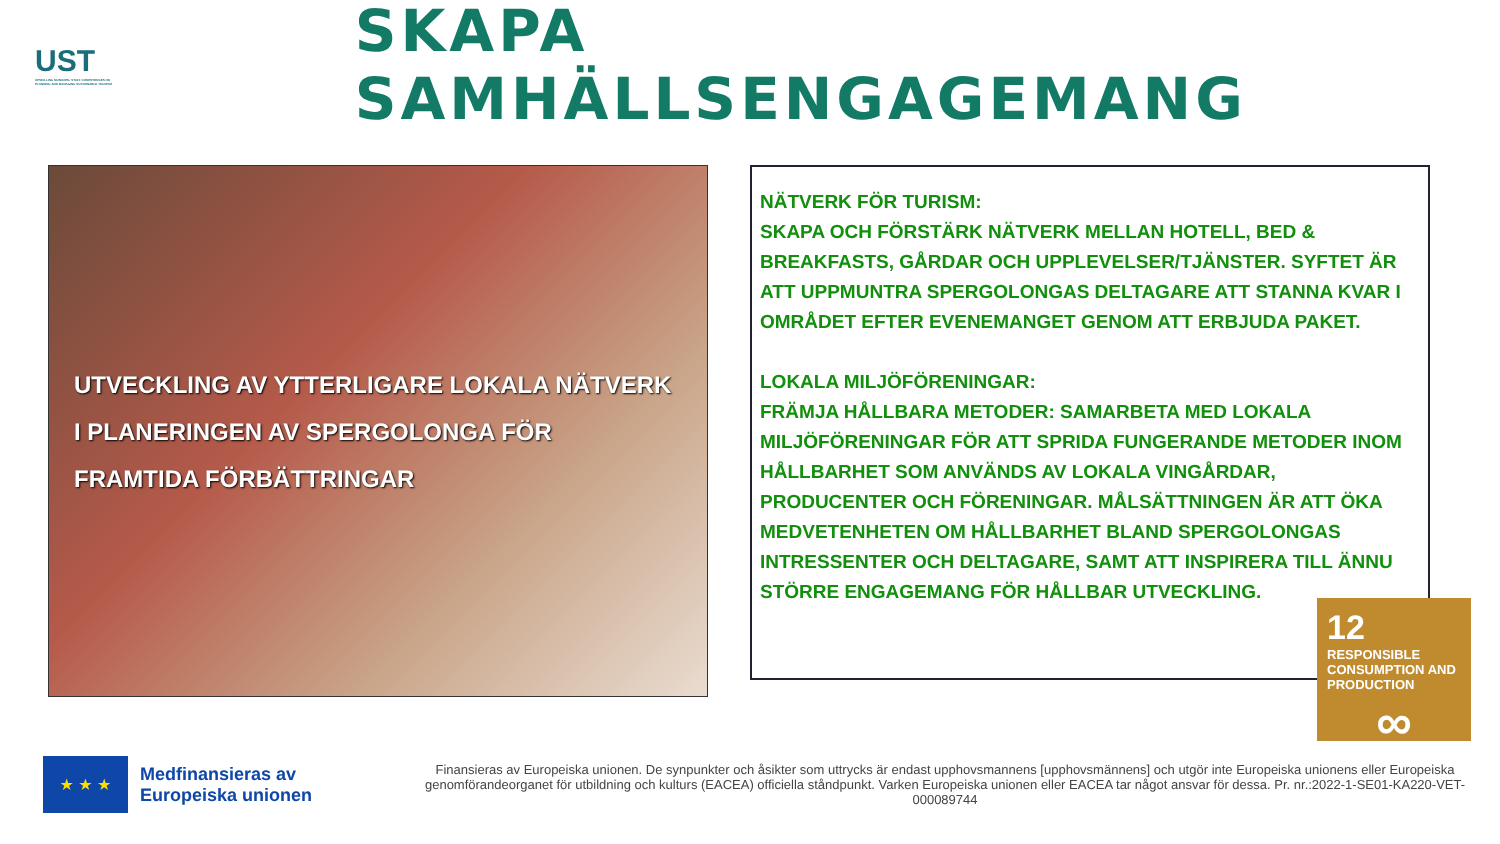UST
UPSKILLING MUNICIPAL STAFF COMPETENCES ON PLANNING AND MANAGING SUSTAINABLE TOURISM
SKAPA SAMHÄLLSENGAGEMANG
UTVECKLING AV YTTERLIGARE LOKALA NÄTVERK I PLANERINGEN AV SPERGOLONGA FÖR FRAMTIDA FÖRBÄTTRINGAR
NÄTVERK FÖR TURISM:
SKAPA OCH FÖRSTÄRK NÄTVERK MELLAN HOTELL, BED & BREAKFASTS, GÅRDAR OCH UPPLEVELSER/TJÄNSTER. SYFTET ÄR ATT UPPMUNTRA SPERGOLONGAS DELTAGARE ATT STANNA KVAR I OMRÅDET EFTER EVENEMANGET GENOM ATT ERBJUDA PAKET.
LOKALA MILJÖFÖRENINGAR:
FRÄMJA HÅLLBARA METODER: SAMARBETA MED LOKALA MILJÖFÖRENINGAR FÖR ATT SPRIDA FUNGERANDE METODER INOM HÅLLBARHET SOM ANVÄNDS AV LOKALA VINGÅRDAR, PRODUCENTER OCH FÖRENINGAR. MÅLSÄTTNINGEN ÄR ATT ÖKA MEDVETENHETEN OM HÅLLBARHET BLAND SPERGOLONGAS INTRESSENTER OCH DELTAGARE, SAMT ATT INSPIRERA TILL ÄNNU STÖRRE ENGAGEMANG FÖR HÅLLBAR UTVECKLING.
12 RESPONSIBLE CONSUMPTION AND PRODUCTION
∞
★ ★ ★
Medfinansieras av Europeiska unionen
Finansieras av Europeiska unionen. De synpunkter och åsikter som uttrycks är endast upphovsmannens [upphovsmännens] och utgör inte Europeiska unionens eller Europeiska genomförandeorganet för utbildning och kulturs (EACEA) officiella ståndpunkt. Varken Europeiska unionen eller EACEA tar något ansvar för dessa. Pr. nr.:2022-1-SE01-KA220-VET-000089744